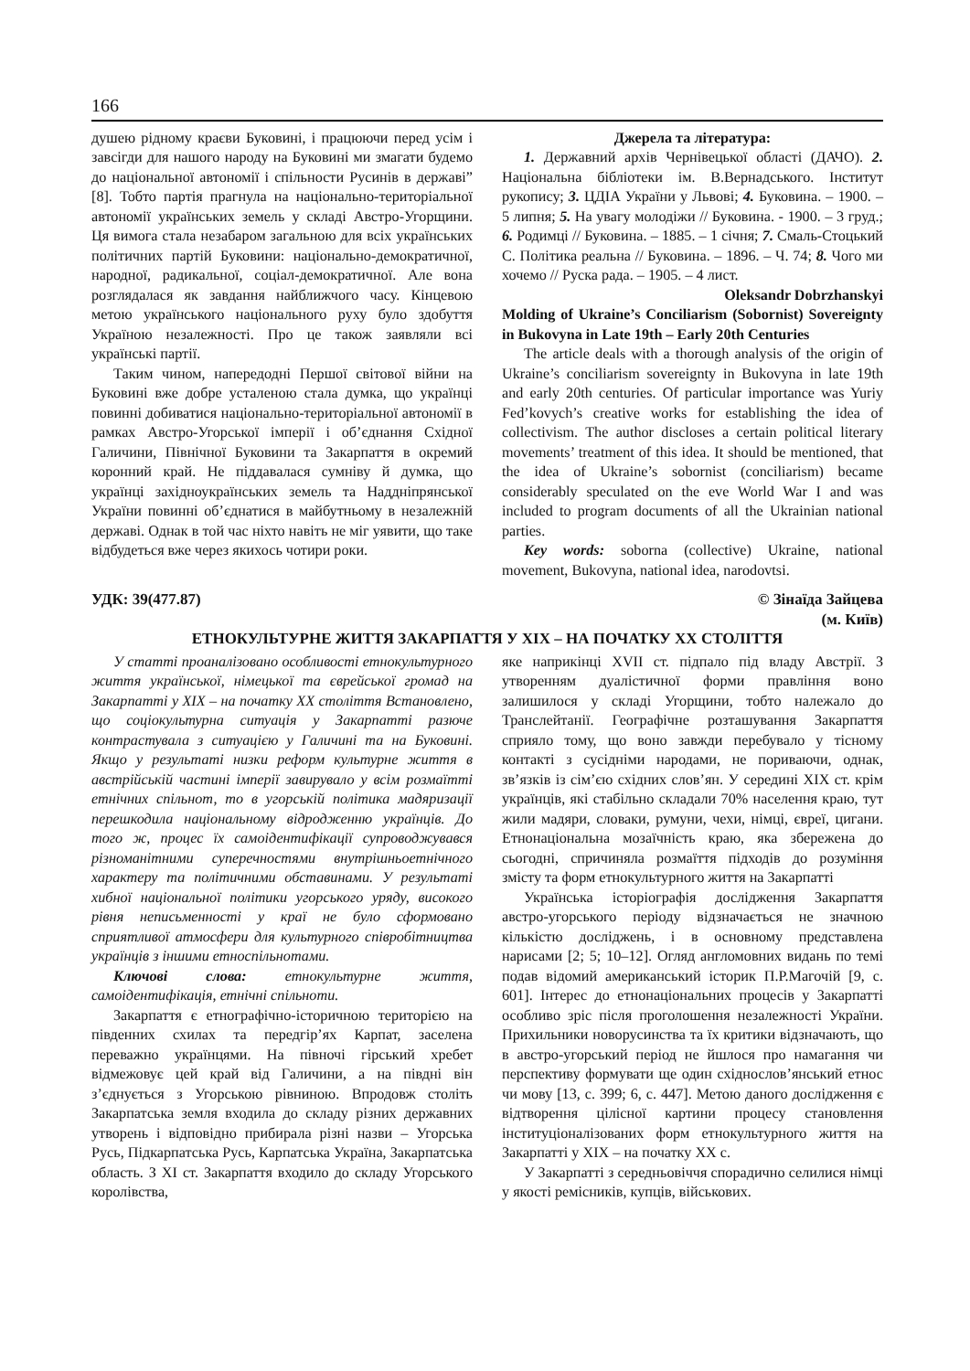166
душею рідному краєви Буковині, і працюючи перед усім і завсігди для нашого народу на Буковині ми змагати будемо до національної автономії і спільности Русинів в державі” [8]. Тобто партія прагнула на національно-територіальної автономії українських земель у складі Австро-Угорщини. Ця вимога стала незабаром загальною для всіх українських політичних партій Буковини: національно-демократичної, народної, радикальної, соціал-демократичної. Але вона розглядалася як завдання найближчого часу. Кінцевою метою українського національного руху було здобуття Україною незалежності. Про це також заявляли всі українські партії.
Таким чином, напередодні Першої світової війни на Буковині вже добре усталеною стала думка, що українці повинні добиватися національно-територіальної автономії в рамках Австро-Угорської імперії і об’єднання Східної Галичини, Північної Буковини та Закарпаття в окремий коронний край. Не піддавалася сумніву й думка, що українці західноукраїнських земель та Наддніпрянської України повинні об’єднатися в майбутньому в незалежній державі. Однак в той час ніхто навіть не міг уявити, що таке відбудеться вже через якихось чотири роки.
Джерела та література:
1. Державний архів Чернівецької області (ДАЧО). 2. Національна бібліотеки ім. В.Вернадського. Інститут рукопису; 3. ЦДІА України у Львові; 4. Буковина. – 1900. – 5 липня; 5. На увагу молодіжи // Буковина. - 1900. – 3 груд.; 6. Родимці // Буковина. – 1885. – 1 січня; 7. Смаль-Стоцький С. Політика реальна // Буковина. – 1896. – Ч. 74; 8. Чого ми хочемо // Руска рада. – 1905. – 4 лист.
Oleksandr Dobrzhanskyi
Molding of Ukraine’s Conciliarism (Sobornist) Sovereignty in Bukovyna in Late 19th – Early 20th Centuries
The article deals with a thorough analysis of the origin of Ukraine’s conciliarism sovereignty in Bukovyna in late 19th and early 20th centuries. Of particular importance was Yuriy Fed’kovych’s creative works for establishing the idea of collectivism. The author discloses a certain political literary movements’ treatment of this idea. It should be mentioned, that the idea of Ukraine’s sobornist (conciliarism) became considerably speculated on the eve World War I and was included to program documents of all the Ukrainian national parties.
Key words: soborna (collective) Ukraine, national movement, Bukovyna, national idea, narodovtsi.
УДК: 39(477.87) © Зінаїда Зайцева
(м. Київ)
ЕТНОКУЛЬТУРНЕ ЖИТТЯ ЗАКАРПАТТЯ У ХІХ – НА ПОЧАТКУ ХХ СТОЛІТТЯ
У статті проаналізовано особливості етнокультурного життя української, німецької та єврейської громад на Закарпатті у ХІХ – на початку ХХ століття Встановлено, що соціокультурна ситуація у Закарпатті разюче контрастувала з ситуацією у Галичині та на Буковині. Якщо у результаті низки реформ культурне життя в австрійській частині імперії завирувало у всім розмаїтті етнічних спільнот, то в угорській політика мадяризації перешкодила національному відродженню українців. До того ж, процес їх самоідентифікації супроводжувався різноманітними суперечностями внутрішньоетнічного характеру та політичними обставинами. У результаті хибної національної політики угорського уряду, високого рівня неписьменності у краї не було сформовано сприятливої атмосфери для культурного співробітництва українців з іншими етноспільнотами.
Ключові слова: етнокультурне життя, самоідентифікація, етнічні спільноти.
Закарпаття є етнографічно-історичною територією на південних схилах та передгір’ях Карпат, заселена переважно українцями. На півночі гірський хребет відмежовує цей край від Галичини, а на півдні він з’єднується з Угорською рівниною. Впродовж століть Закарпатська земля входила до складу різних державних утворень і відповідно прибирала різні назви – Угорська Русь, Підкарпатська Русь, Карпатська Україна, Закарпатська область. З ХІ ст. Закарпаття входило до складу Угорського королівства,
яке наприкінці ХVІІ ст. підпало під владу Австрії. З утворенням дуалістичної форми правління воно залишилося у складі Угорщини, тобто належало до Транслейтанії. Географічне розташування Закарпаття сприяло тому, що воно завжди перебувало у тісному контакті з сусідніми народами, не пориваючи, однак, зв’язків із сім’єю східних слов’ян. У середині ХІХ ст. крім українців, які стабільно складали 70% населення краю, тут жили мадяри, словаки, румуни, чехи, німці, євреї, цигани. Етнонаціональна мозаїчність краю, яка збережена до сьогодні, спричиняла розмаїття підходів до розуміння змісту та форм етнокультурного життя на Закарпатті
Українська історіографія дослідження Закарпаття австро-угорського періоду відзначається не значною кількістю досліджень, і в основному представлена нарисами [2; 5; 10–12]. Огляд англомовних видань по темі подав відомий американський історик П.Р.Магочій [9, с. 601]. Інтерес до етнонаціональних процесів у Закарпатті особливо зріс після проголошення незалежності України. Прихильники новорусинства та їх критики відзначають, що в австро-угорський період не йшлося про намагання чи перспективу формувати ще один східнослов’янський етнос чи мову [13, с. 399; 6, с. 447]. Метою даного дослідження є відтворення цілісної картини процесу становлення інституціоналізованих форм етнокультурного життя на Закарпатті у ХІХ – на початку ХХ с.
У Закарпатті з середньовіччя спорадично селилися німці у якості ремісників, купців, військових.